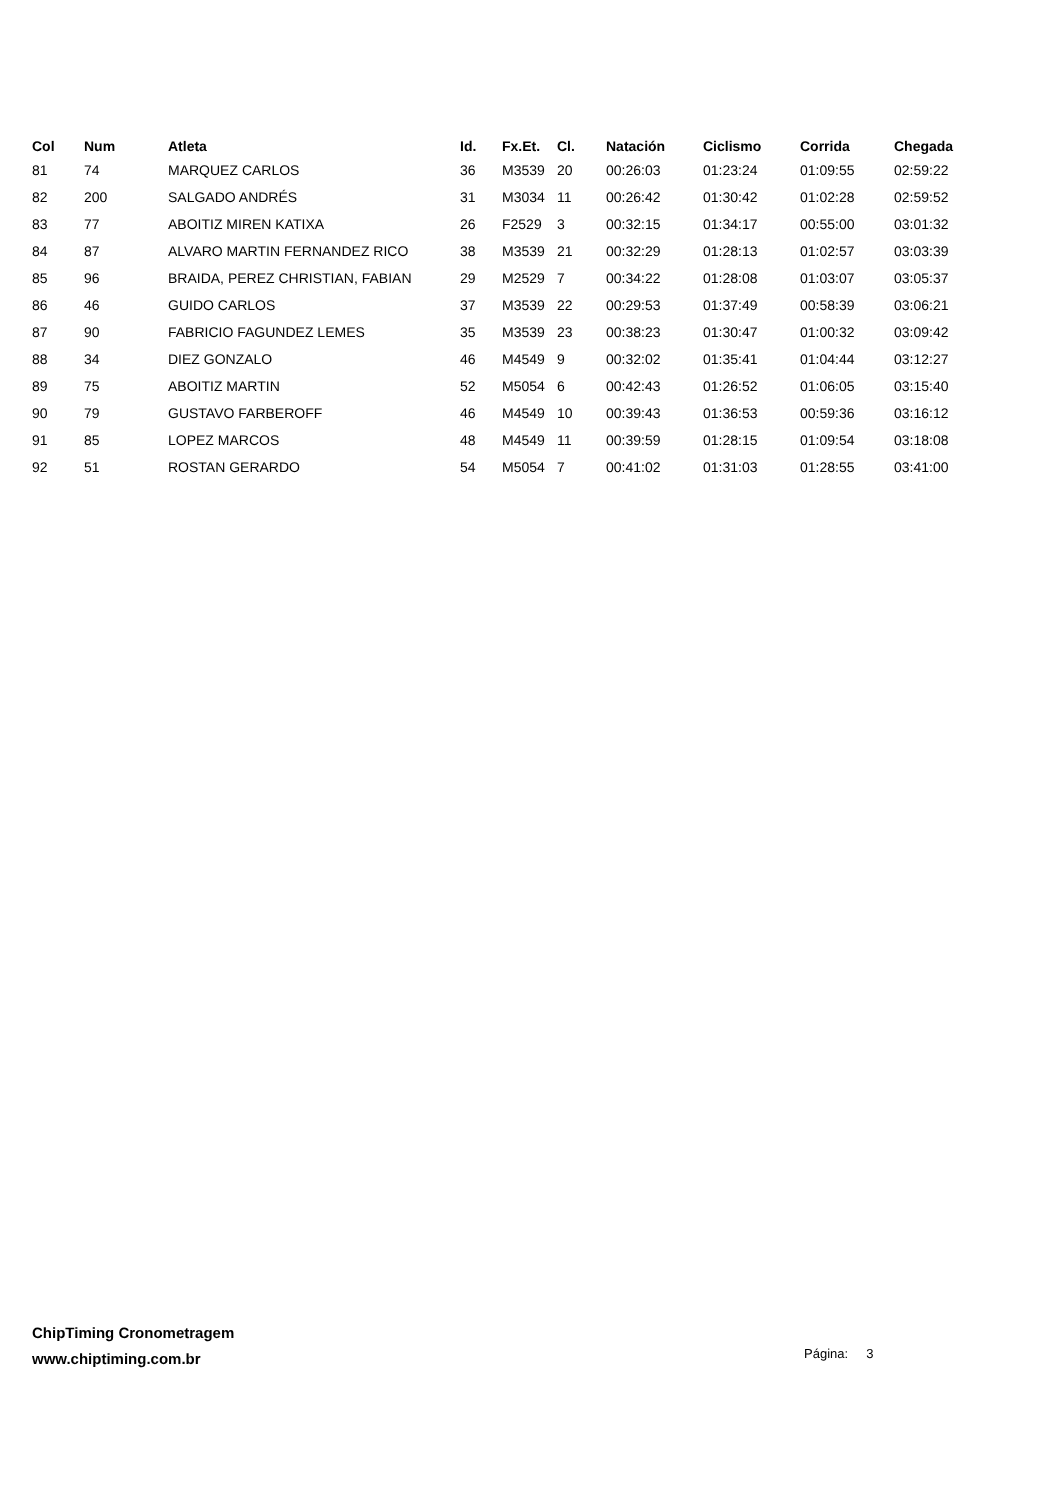| Col | Num | Atleta | Id. | Fx.Et. | Cl. | Natación | Ciclismo | Corrida | Chegada |
| --- | --- | --- | --- | --- | --- | --- | --- | --- | --- |
| 81 | 74 | MARQUEZ CARLOS | 36 | M3539 | 20 | 00:26:03 | 01:23:24 | 01:09:55 | 02:59:22 |
| 82 | 200 | SALGADO ANDRÉS | 31 | M3034 | 11 | 00:26:42 | 01:30:42 | 01:02:28 | 02:59:52 |
| 83 | 77 | ABOITIZ MIREN KATIXA | 26 | F2529 | 3 | 00:32:15 | 01:34:17 | 00:55:00 | 03:01:32 |
| 84 | 87 | ALVARO MARTIN FERNANDEZ RICO | 38 | M3539 | 21 | 00:32:29 | 01:28:13 | 01:02:57 | 03:03:39 |
| 85 | 96 | BRAIDA, PEREZ CHRISTIAN, FABIAN | 29 | M2529 | 7 | 00:34:22 | 01:28:08 | 01:03:07 | 03:05:37 |
| 86 | 46 | GUIDO CARLOS | 37 | M3539 | 22 | 00:29:53 | 01:37:49 | 00:58:39 | 03:06:21 |
| 87 | 90 | FABRICIO FAGUNDEZ LEMES | 35 | M3539 | 23 | 00:38:23 | 01:30:47 | 01:00:32 | 03:09:42 |
| 88 | 34 | DIEZ GONZALO | 46 | M4549 | 9 | 00:32:02 | 01:35:41 | 01:04:44 | 03:12:27 |
| 89 | 75 | ABOITIZ MARTIN | 52 | M5054 | 6 | 00:42:43 | 01:26:52 | 01:06:05 | 03:15:40 |
| 90 | 79 | GUSTAVO FARBEROFF | 46 | M4549 | 10 | 00:39:43 | 01:36:53 | 00:59:36 | 03:16:12 |
| 91 | 85 | LOPEZ MARCOS | 48 | M4549 | 11 | 00:39:59 | 01:28:15 | 01:09:54 | 03:18:08 |
| 92 | 51 | ROSTAN GERARDO | 54 | M5054 | 7 | 00:41:02 | 01:31:03 | 01:28:55 | 03:41:00 |
ChipTiming Cronometragem
www.chiptiming.com.br
Página: 3